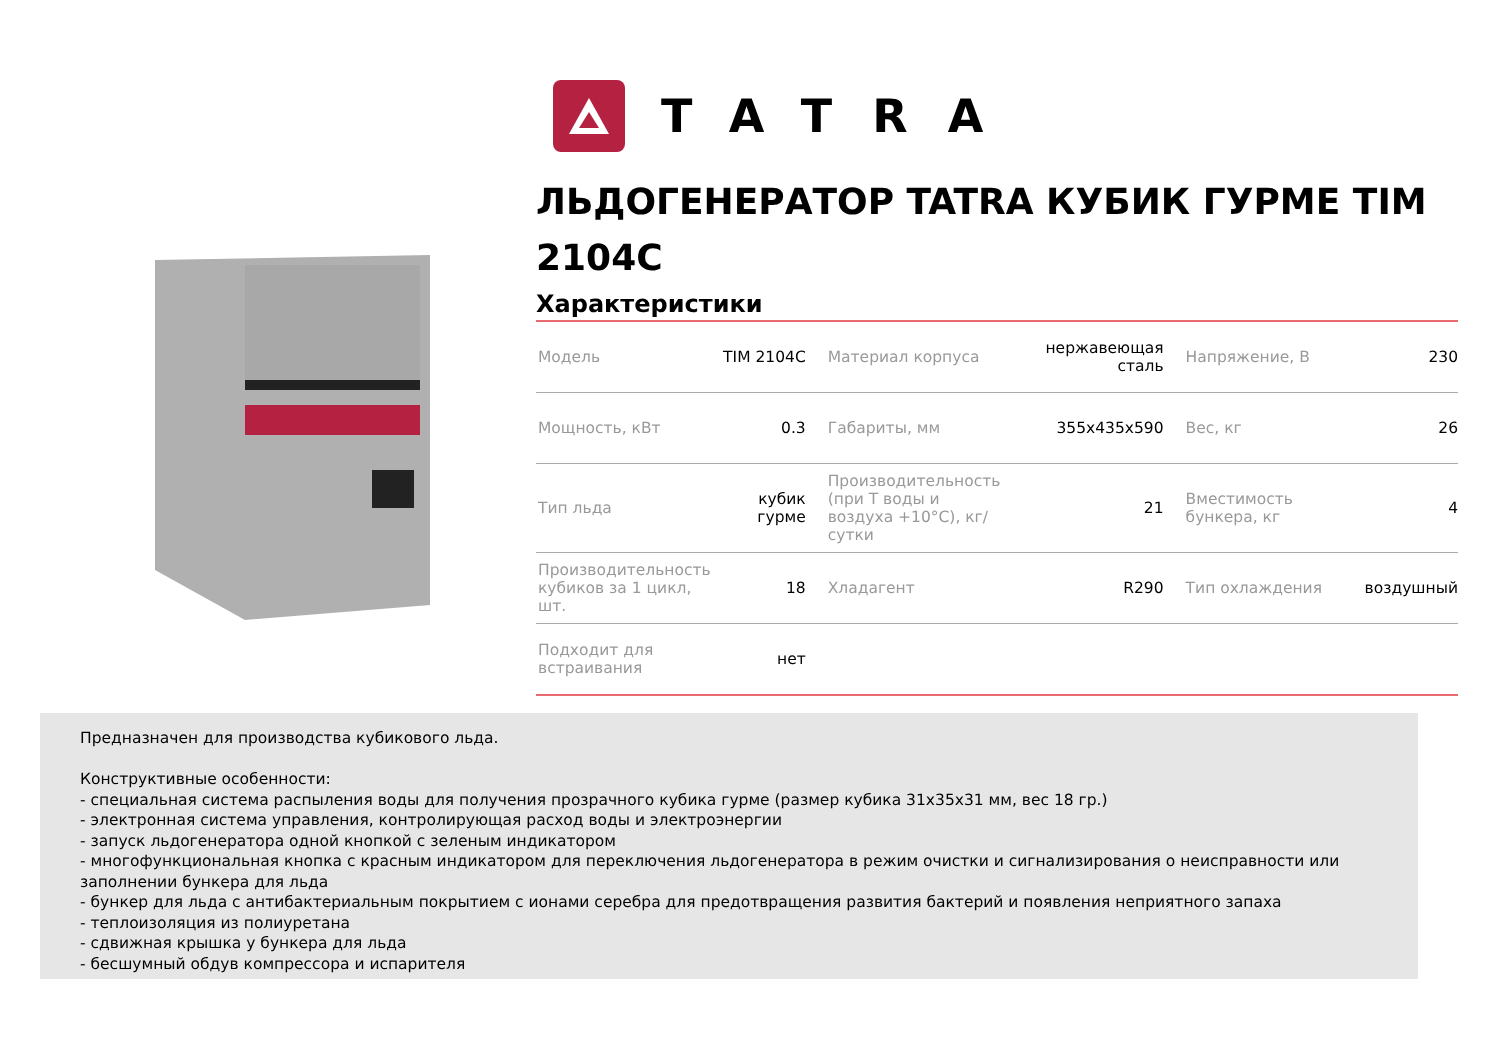TATRA
ЛЬДОГЕНЕРАТОР TATRA КУБИК ГУРМЕ TIM 2104C
Характеристики
| Модель | TIM 2104C | Материал корпуса | нержавеющая сталь | Напряжение, В | 230 |
| Мощность, кВт | 0.3 | Габариты, мм | 355x435x590 | Вес, кг | 26 |
| Тип льда | кубик гурме | Производительность (при Т воды и воздуха +10°C), кг/сутки | 21 | Вместимость бункера, кг | 4 |
| Производительность кубиков за 1 цикл, шт. | 18 | Хладагент | R290 | Тип охлаждения | воздушный |
| Подходит для встраивания | нет | | | | |
Предназначен для производства кубикового льда.
Конструктивные особенности:
- специальная система распыления воды для получения прозрачного кубика гурме (размер кубика 31x35x31 мм, вес 18 гр.)
- электронная система управления, контролирующая расход воды и электроэнергии
- запуск льдогенератора одной кнопкой с зеленым индикатором
- многофункциональная кнопка с красным индикатором для переключения льдогенератора в режим очистки и сигнализирования о неисправности или заполнении бункера для льда
- бункер для льда с антибактериальным покрытием с ионами серебра для предотвращения развития бактерий и появления неприятного запаха
- теплоизоляция из полиуретана
- сдвижная крышка у бункера для льда
- бесшумный обдув компрессора и испарителя